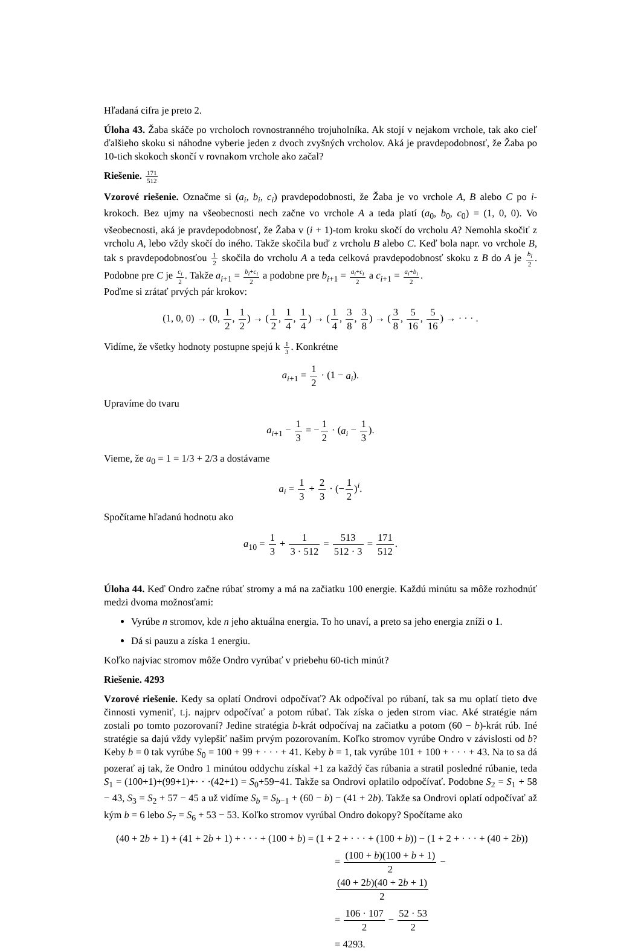Hľadaná cifra je preto 2.
Úloha 43. Žaba skáče po vrcholoch rovnostranného trojuholníka. Ak stojí v nejakom vrchole, tak ako cieľ ďalšieho skoku si náhodne vyberie jeden z dvoch zvyšných vrcholov. Aká je pravdepodobnosť, že Žaba po 10-tich skokoch skončí v rovnakom vrchole ako začal?
Riešenie. 171 512
Vzorové riešenie. Označme si (a<sub>i</sub>, b<sub>i</sub>, c<sub>i</sub>) pravdepodobnosti, že Žaba je vo vrchole A, B alebo C po i-krokoch. Bez ujmy na všeobecnosti nech začne vo vrchole A a teda platí (a<sub>0</sub>, b<sub>0</sub>, c<sub>0</sub>) = (1, 0, 0). Vo všeobecnosti, aká je pravdepodobnosť, že Žaba v (i + 1)-tom kroku skočí do vrcholu A? Nemohla skočiť z vrcholu A, lebo vždy skočí do iného. Takže skočila buď z vrcholu B alebo C. Keď bola napr. vo vrchole B, tak s pravdepodobnosťou 1 2 skočila do vrcholu A a teda celková pravdepodobnosť skoku z B do A je b<sub>i</sub> 2. Podobne pre C je c<sub>i</sub> 2. Takže a<sub>i+1</sub> = b<sub>i</sub>+c<sub>i</sub> 2 a podobne pre b<sub>i+1</sub> = a<sub>i</sub>+c<sub>i</sub> 2 a c<sub>i+1</sub> = a<sub>i</sub>+b<sub>i</sub> 2.
Poďme si zrátať prvých pár krokov:
(1, 0, 0) → (0, 1 2, 1 2) → (1 2, 1 4, 1 4) → (1 4, 3 8, 3 8) → (3 8, 5 16, 5 16) → · · · .
Vidíme, že všetky hodnoty postupne spejú k 1 3. Konkrétne
a<sub>i+1</sub> = 1 2 · (1 − a<sub>i</sub>).
Upravíme do tvaru
a<sub>i+1</sub> − 1 3 = −1 2 · (a<sub>i</sub> − 1 3).
Vieme, že a<sub>0</sub> = 1 = 1/3 + 2/3 a dostávame
a<sub>i</sub> = 1 3 + 2 3 · (−1 2)<sup>i</sup>.
Spočítame hľadanú hodnotu ako
a<sub>10</sub> = 1 3 + 1 3 · 512 = 513 512 · 3 = 171 512.
Úloha 44. Keď Ondro začne rúbať stromy a má na začiatku 100 energie. Každú minútu sa môže rozhodnúť medzi dvoma možnosťami:
Vyrúbe n stromov, kde n jeho aktuálna energia. To ho unaví, a preto sa jeho energia zníži o 1.
Dá si pauzu a získa 1 energiu.
Koľko najviac stromov môže Ondro vyrúbať v priebehu 60-tich minút?
Riešenie. 4293
Vzorové riešenie. Kedy sa oplatí Ondrovi odpočívať? Ak odpočíval po rúbaní, tak sa mu oplatí tieto dve činnosti vymeniť, t.j. najprv odpočívať a potom rúbať. Tak získa o jeden strom viac. Aké stratégie nám zostali po tomto pozorovaní? Jedine stratégia b-krát odpočívaj na začiatku a potom (60 − b)-krát rúb. Iné stratégie sa dajú vždy vylepšiť našim prvým pozorovaním. Koľko stromov vyrúbe Ondro v závislosti od b? Keby b = 0 tak vyrúbe S<sub>0</sub> = 100 + 99 + · · · + 41. Keby b = 1, tak vyrúbe 101 + 100 + · · · + 43. Na to sa dá pozerať aj tak, že Ondro 1 minútou oddychu získal +1 za každý čas rúbania a stratil posledné rúbanie, teda S<sub>1</sub> = (100+1)+(99+1)+· · ·(42+1) = S<sub>0</sub>+59−41. Takže sa Ondrovi oplatilo odpočívať. Podobne S<sub>2</sub> = S<sub>1</sub> + 58 − 43, S<sub>3</sub> = S<sub>2</sub> + 57 − 45 a už vidíme S<sub>b</sub> = S<sub>b−1</sub> + (60 − b) − (41 + 2b). Takže sa Ondrovi oplatí odpočívať až kým b = 6 lebo S<sub>7</sub> = S<sub>6</sub> + 53 − 53. Koľko stromov vyrúbal Ondro dokopy? Spočítame ako
(40 + 2b + 1) + (41 + 2b + 1) + · · · + (100 + b) = (1 + 2 + · · · + (100 + b)) − (1 + 2 + · · · + (40 + 2b))
= (100 + b)(100 + b + 1) 2 − (40 + 2b)(40 + 2b + 1) 2
= 106 · 107 2 − 52 · 53 2
= 4293.